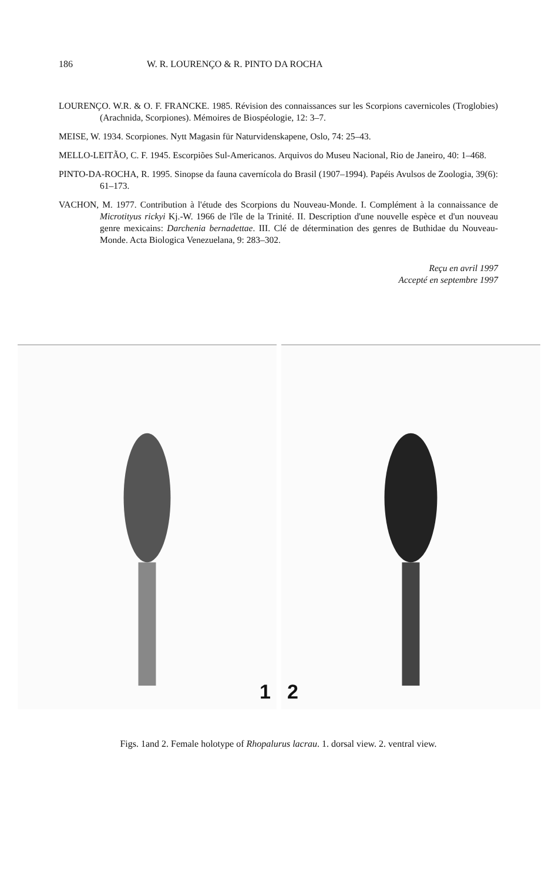186 W. R. LOURENÇO & R. PINTO DA ROCHA
LOURENÇO. W.R. & O. F. FRANCKE. 1985. Révision des connaissances sur les Scorpions cavernicoles (Troglobies) (Arachnida, Scorpiones). Mémoires de Biospéologie, 12: 3–7.
MEISE, W. 1934. Scorpiones. Nytt Magasin für Naturvidenskapene, Oslo, 74: 25–43.
MELLO-LEITÃO, C. F. 1945. Escorpiões Sul-Americanos. Arquivos do Museu Nacional, Rio de Janeiro, 40: 1–468.
PINTO-DA-ROCHA, R. 1995. Sinopse da fauna cavernícola do Brasil (1907–1994). Papéis Avulsos de Zoologia, 39(6): 61–173.
VACHON, M. 1977. Contribution à l'étude des Scorpions du Nouveau-Monde. I. Complément à la connaissance de Microtityus rickyi Kj.-W. 1966 de l'île de la Trinité. II. Description d'une nouvelle espèce et d'un nouveau genre mexicains: Darchenia bernadettae. III. Clé de détermination des genres de Buthidae du Nouveau-Monde. Acta Biologica Venezuelana, 9: 283–302.
Reçu en avril 1997
Accepté en septembre 1997
1
2
Figs. 1and 2. Female holotype of Rhopalurus lacrau. 1. dorsal view. 2. ventral view.